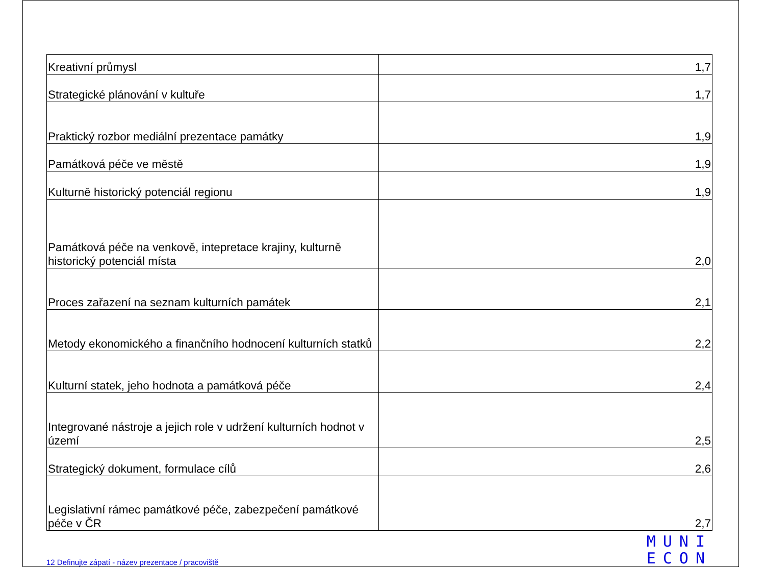| Kreativní průmysl | 1,7 |
| Strategické plánování v kultuře | 1,7 |
| Praktický rozbor mediální prezentace památky | 1,9 |
| Památková péče ve městě | 1,9 |
| Kulturně historický potenciál regionu | 1,9 |
| Památková péče na venkově, intepretace krajiny, kulturně historický potenciál místa | 2,0 |
| Proces zařazení na seznam kulturních památek | 2,1 |
| Metody ekonomického a finančního hodnocení kulturních statků | 2,2 |
| Kulturní statek, jeho hodnota a památková péče | 2,4 |
| Integrované nástroje a jejich role v udržení kulturních hodnot v území | 2,5 |
| Strategický dokument, formulace cílů | 2,6 |
| Legislativní rámec památkové péče, zabezpečení památkové péče v ČR | 2,7 |
12 Definujte zápatí - název prezentace / pracoviště
MUNI
ECON